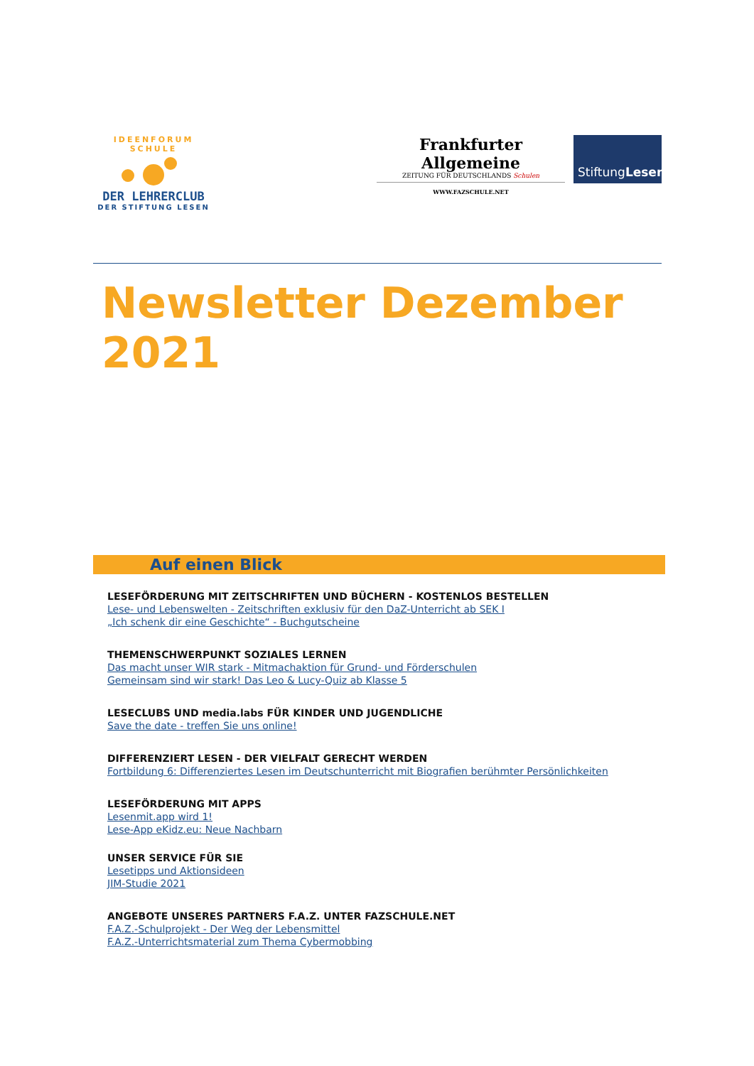IDEENFORUM SCHULE
DER LEHRERCLUB
DER STIFTUNG LESEN
Frankfurter Allgemeine
ZEITUNG FÜR DEUTSCHLANDS Schulen
WWW.FAZSCHULE.NET
Stiftung Lesen
Newsletter Dezember 2021
Auf einen Blick
LESEFÖRDERUNG MIT ZEITSCHRIFTEN UND BÜCHERN - KOSTENLOS BESTELLEN
Lese- und Lebenswelten - Zeitschriften exklusiv für den DaZ-Unterricht ab SEK I
„Ich schenk dir eine Geschichte“ - Buchgutscheine
THEMENSCHWERPUNKT SOZIALES LERNEN
Das macht unser WIR stark - Mitmachaktion für Grund- und Förderschulen
Gemeinsam sind wir stark! Das Leo & Lucy-Quiz ab Klasse 5
LESECLUBS UND media.labs FÜR KINDER UND JUGENDLICHE
Save the date - treffen Sie uns online!
DIFFERENZIERT LESEN - DER VIELFALT GERECHT WERDEN
Fortbildung 6: Differenziertes Lesen im Deutschunterricht mit Biografien berühmter Persönlichkeiten
LESEFÖRDERUNG MIT APPS
Lesenmit.app wird 1!
Lese-App eKidz.eu: Neue Nachbarn
UNSER SERVICE FÜR SIE
Lesetipps und Aktionsideen
JIM-Studie 2021
ANGEBOTE UNSERES PARTNERS F.A.Z. UNTER FAZSCHULE.NET
F.A.Z.-Schulprojekt - Der Weg der Lebensmittel
F.A.Z.-Unterrichtsmaterial zum Thema Cybermobbing